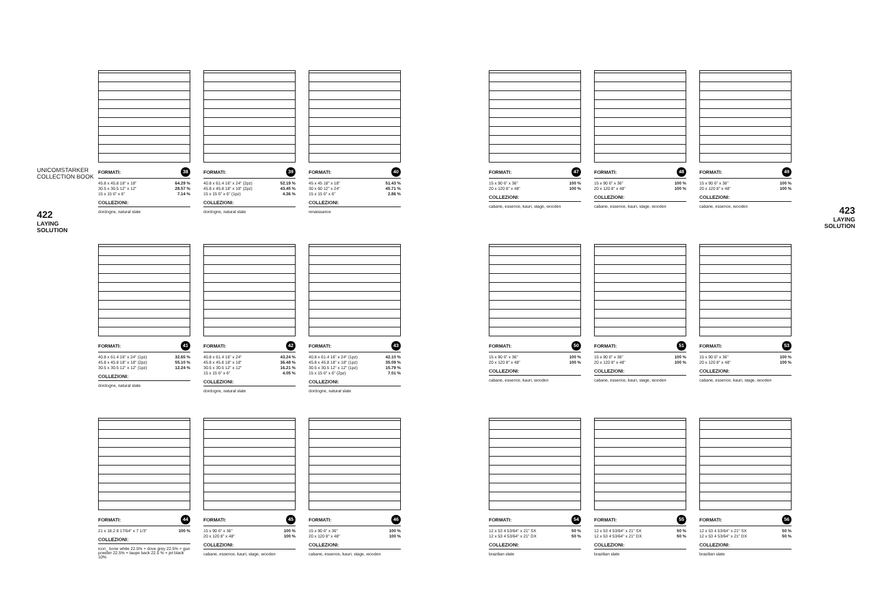UNICOMSTARKER
COLLECTION BOOK
422
LAYING
SOLUTION
FORMATI: 38
| 45.8 x 45.8 18" x 18" | 64.29 % |
| 30.5 x 30.5 12" x 12" | 28.57 % |
| 15 x 15 6" x 6" | 7.14 % |
COLLEZIONI:
dordogne, natural slate
FORMATI: 39
| 40.8 x 61.4 16" x 24" (2pz) | 52.19 % |
| 45.8 x 45.8 18" x 18" (2pz) | 43.45 % |
| 15 x 15 6" x 6" (1pz) | 4.36 % |
COLLEZIONI:
dordogne, natural slate
FORMATI: 40
| 45 x 45 18" x 18" | 51.43 % |
| 30 x 60 12" x 24" | 45.71 % |
| 15 x 15 6" x 6" | 2.86 % |
COLLEZIONI:
renaissance
FORMATI: 41
| 40.8 x 61.4 16" x 24" (1pz) | 32.65 % |
| 45.8 x 45.8 18" x 18" (2pz) | 55.10 % |
| 30.5 x 30.5 12" x 12" (1pz) | 12.24 % |
COLLEZIONI:
dordogne, natural slate
FORMATI: 42
| 40.8 x 61.4 16" x 24" | 43.24 % |
| 45.8 x 45.8 18" x 18" | 36.48 % |
| 30.5 x 30.5 12" x 12" | 16.21 % |
| 15 x 15 6" x 6" | 4.05 % |
COLLEZIONI:
dordogne, natural slate
FORMATI: 43
| 40.8 x 61.4 16" x 24" (1pz) | 42.10 % |
| 45.8 x 45.8 18" x 18" (1pz) | 35.09 % |
| 30.5 x 30.5 12" x 12" (1pz) | 15.79 % |
| 15 x 15 6" x 6" (2pz) | 7.01 % |
COLLEZIONI:
dordogne, natural slate
FORMATI: 44
| 21 x 18.2 8 17/64" x 7 1/3" | 100 % |
COLLEZIONI:
icon_ bone white 22.5% + dove grey 22.5% + gun powder 22.5% + taupe back 22.5 % + jet black 10%
FORMATI: 45
| 15 x 90 6" x 36" | 100 % |
| 20 x 120 8" x 48" | 100 % |
COLLEZIONI:
cabane, essence, kauri, stage, wooden
FORMATI: 46
| 15 x 90 6" x 36" | 100 % |
| 20 x 120 8" x 48" | 100 % |
COLLEZIONI:
cabane, essence, kauri, stage, wooden
FORMATI: 47
| 15 x 90 6" x 36" | 100 % |
| 20 x 120 8" x 48" | 100 % |
COLLEZIONI:
cabane, essence, kauri, stage, wooden
FORMATI: 48
| 15 x 90 6" x 36" | 100 % |
| 20 x 120 8" x 48" | 100 % |
COLLEZIONI:
cabane, essence, kauri, stage, wooden
FORMATI: 49
| 15 x 90 6" x 36" | 100 % |
| 20 x 120 8" x 48" | 100 % |
COLLEZIONI:
cabane, essence, wooden
FORMATI: 50
| 15 x 90 6" x 36" | 100 % |
| 20 x 120 8" x 48" | 100 % |
COLLEZIONI:
cabane, essence, kauri, wooden
FORMATI: 51
| 15 x 90 6" x 36" | 100 % |
| 20 x 120 8" x 48" | 100 % |
COLLEZIONI:
cabane, essence, kauri, stage, wooden
FORMATI: 53
| 15 x 90 6" x 36" | 100 % |
| 20 x 120 8" x 48" | 100 % |
COLLEZIONI:
cabane, essence, kauri, stage, wooden
FORMATI: 54
| 12 x 53 4 53/64" x 21" SX | 50 % |
| 12 x 53 4 53/64" x 21" DX | 50 % |
COLLEZIONI:
brazilian slate
FORMATI: 55
| 12 x 53 4 53/64" x 21" SX | 50 % |
| 12 x 53 4 53/64" x 21" DX | 50 % |
COLLEZIONI:
brazilian slate
FORMATI: 56
| 12 x 53 4 53/64" x 21" SX | 50 % |
| 12 x 53 4 53/64" x 21" DX | 50 % |
COLLEZIONI:
brazilian slate
423
LAYING
SOLUTION